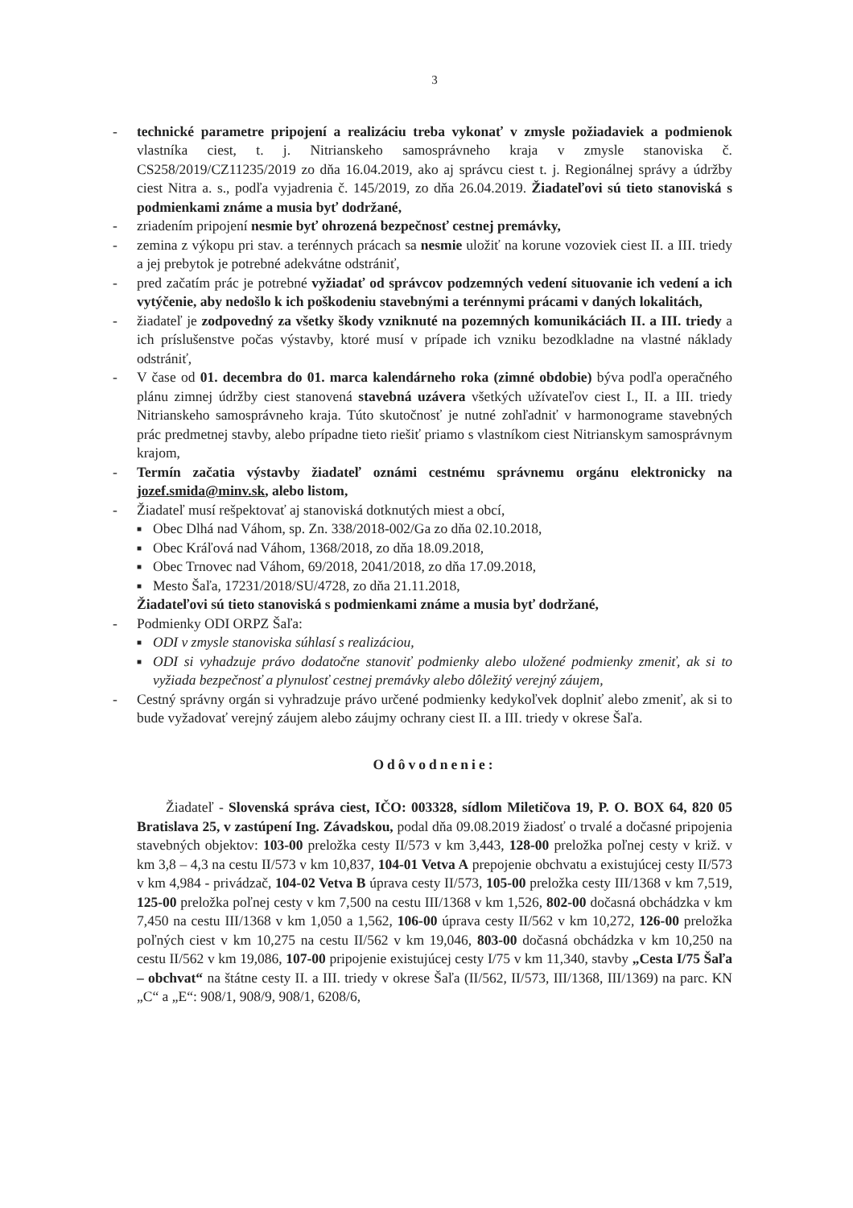3
- technické parametre pripojení a realizáciu treba vykonať v zmysle požiadaviek a podmienok vlastníka ciest, t. j. Nitrianskeho samosprávneho kraja v zmysle stanoviska č. CS258/2019/CZ11235/2019 zo dňa 16.04.2019, ako aj správcu ciest t. j. Regionálnej správy a údržby ciest Nitra a. s., podľa vyjadrenia č. 145/2019, zo dňa 26.04.2019. Žiadateľovi sú tieto stanoviská s podmienkami známe a musia byť dodržané,
- zriadením pripojení nesmie byť ohrozená bezpečnosť cestnej premávky,
- zemina z výkopu pri stav. a terénnych prácach sa nesmie uložiť na korune vozoviek ciest II. a III. triedy a jej prebytok je potrebné adekvátne odstrániť,
- pred začatím prác je potrebné vyžiadať od správcov podzemných vedení situovanie ich vedení a ich vytýčenie, aby nedošlo k ich poškodeniu stavebnými a terénnymi prácami v daných lokalitách,
- žiadateľ je zodpovedný za všetky škody vzniknuté na pozemných komunikáciách II. a III. triedy a ich príslušenstve počas výstavby, ktoré musí v prípade ich vzniku bezodkladne na vlastné náklady odstrániť,
- V čase od 01. decembra do 01. marca kalendárneho roka (zimné obdobie) býva podľa operačného plánu zimnej údržby ciest stanovená stavebná uzávera všetkých užívateľov ciest I., II. a III. triedy Nitrianskeho samosprávneho kraja. Túto skutočnosť je nutné zohľadniť v harmonograme stavebných prác predmetnej stavby, alebo prípadne tieto riešiť priamo s vlastníkom ciest Nitrianskym samosprávnym krajom,
- Termín začatia výstavby žiadateľ oznámi cestnému správnemu orgánu elektronicky na jozef.smida@minv.sk, alebo listom,
- Žiadateľ musí rešpektovať aj stanoviská dotknutých miest a obcí,
■
Obec Dlhá nad Váhom, sp. Zn. 338/2018-002/Ga zo dňa 02.10.2018,
■
Obec Kráľová nad Váhom, 1368/2018, zo dňa 18.09.2018,
■
Obec Trnovec nad Váhom, 69/2018, 2041/2018, zo dňa 17.09.2018,
■
Mesto Šaľa, 17231/2018/SU/4728, zo dňa 21.11.2018,
Žiadateľovi sú tieto stanoviská s podmienkami známe a musia byť dodržané,
- Podmienky ODI ORPZ Šaľa:
■
ODI v zmysle stanoviska súhlasí s realizáciou,
■
ODI si vyhadzuje právo dodatočne stanoviť podmienky alebo uložené podmienky zmeniť, ak si to vyžiada bezpečnosť a plynulosť cestnej premávky alebo dôležitý verejný záujem,
- Cestný správny orgán si vyhradzuje právo určené podmienky kedykoľvek doplniť alebo zmeniť, ak si to bude vyžadovať verejný záujem alebo záujmy ochrany ciest II. a III. triedy v okrese Šaľa.
Odôvodnenie:
Žiadateľ - Slovenská správa ciest, IČO: 003328, sídlom Miletičova 19, P. O. BOX 64, 820 05 Bratislava 25, v zastúpení Ing. Závadskou, podal dňa 09.08.2019 žiadosť o trvalé a dočasné pripojenia stavebných objektov: 103-00 preložka cesty II/573 v km 3,443, 128-00 preložka poľnej cesty v križ. v km 3,8 – 4,3 na cestu II/573 v km 10,837, 104-01 Vetva A prepojenie obchvatu a existujúcej cesty II/573 v km 4,984 - privádzač, 104-02 Vetva B úprava cesty II/573, 105-00 preložka cesty III/1368 v km 7,519, 125-00 preložka poľnej cesty v km 7,500 na cestu III/1368 v km 1,526, 802-00 dočasná obchádzka v km 7,450 na cestu III/1368 v km 1,050 a 1,562, 106-00 úprava cesty II/562 v km 10,272, 126-00 preložka poľných ciest v km 10,275 na cestu II/562 v km 19,046, 803-00 dočasná obchádzka v km 10,250 na cestu II/562 v km 19,086, 107-00 pripojenie existujúcej cesty I/75 v km 11,340, stavby „Cesta I/75 Šaľa – obchvat“ na štátne cesty II. a III. triedy v okrese Šaľa (II/562, II/573, III/1368, III/1369) na parc. KN „C“ a „E“: 908/1, 908/9, 908/1, 6208/6,